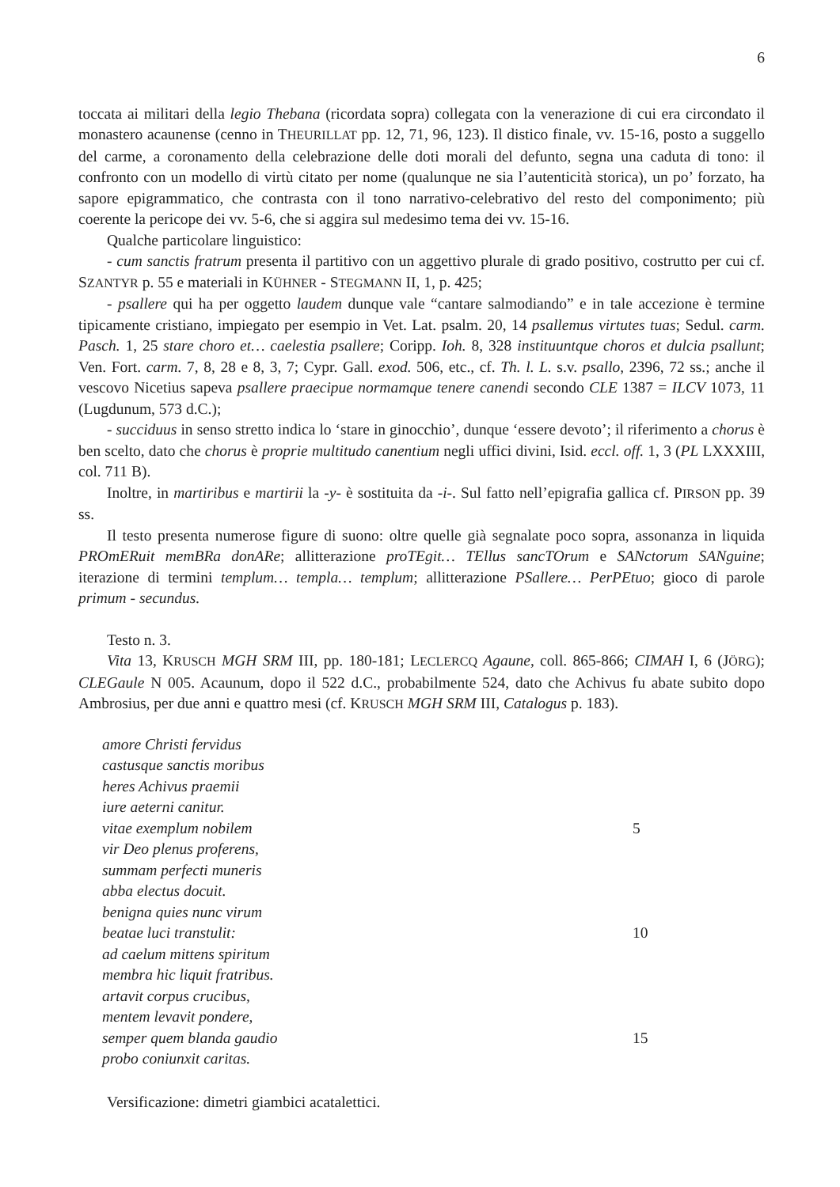6
toccata ai militari della legio Thebana (ricordata sopra) collegata con la venerazione di cui era circondato il monastero acaunense (cenno in THEURILLAT pp. 12, 71, 96, 123). Il distico finale, vv. 15-16, posto a suggello del carme, a coronamento della celebrazione delle doti morali del defunto, segna una caduta di tono: il confronto con un modello di virtù citato per nome (qualunque ne sia l’autenticità storica), un po’ forzato, ha sapore epigrammatico, che contrasta con il tono narrativo-celebrativo del resto del componimento; più coerente la pericope dei vv. 5-6, che si aggira sul medesimo tema dei vv. 15-16.
Qualche particolare linguistico:
- cum sanctis fratrum presenta il partitivo con un aggettivo plurale di grado positivo, costrutto per cui cf. SZANTYR p. 55 e materiali in KÜHNER - STEGMANN II, 1, p. 425;
- psallere qui ha per oggetto laudem dunque vale “cantare salmodiando” e in tale accezione è termine tipicamente cristiano, impiegato per esempio in Vet. Lat. psalm. 20, 14 psallemus virtutes tuas; Sedul. carm. Pasch. 1, 25 stare choro et… caelestia psallere; Coripp. Ioh. 8, 328 instituuntque choros et dulcia psallunt; Ven. Fort. carm. 7, 8, 28 e 8, 3, 7; Cypr. Gall. exod. 506, etc., cf. Th. l. L. s.v. psallo, 2396, 72 ss.; anche il vescovo Nicetius sapeva psallere praecipue normamque tenere canendi secondo CLE 1387 = ILCV 1073, 11 (Lugdunum, 573 d.C.);
- succiduus in senso stretto indica lo ‘stare in ginocchio’, dunque ‘essere devoto’; il riferimento a chorus è ben scelto, dato che chorus è proprie multitudo canentium negli uffici divini, Isid. eccl. off. 1, 3 (PL LXXXIII, col. 711 B).
Inoltre, in martiribus e martirii la -y- è sostituita da -i-. Sul fatto nell’epigrafia gallica cf. PIRSON pp. 39 ss.
Il testo presenta numerose figure di suono: oltre quelle già segnalate poco sopra, assonanza in liquida PROmERuit memBRa donARe; allitterazione proTEgit… TEllus sancTOrum e SANctorum SANguine; iterazione di termini templum… templa… templum; allitterazione PSallere… PerPEtuo; gioco di parole primum - secundus.
Testo n. 3.
Vita 13, KRUSCH MGH SRM III, pp. 180-181; LECLERCQ Agaune, coll. 865-866; CIMAH I, 6 (JÖRG); CLEGaule N 005. Acaunum, dopo il 522 d.C., probabilmente 524, dato che Achivus fu abate subito dopo Ambrosius, per due anni e quattro mesi (cf. KRUSCH MGH SRM III, Catalogus p. 183).
amore Christi fervidus
castusque sanctis moribus
heres Achivus praemii
iure aeterni canitur.
vitae exemplum nobilem 5
vir Deo plenus proferens,
summam perfecti muneris
abba electus docuit.
benigna quies nunc virum
beatae luci transtulit: 10
ad caelum mittens spiritum
membra hic liquit fratribus.
artavit corpus crucibus,
mentem levavit pondere,
semper quem blanda gaudio 15
probo coniunxit caritas.
Versificazione: dimetri giambici acatalettici.